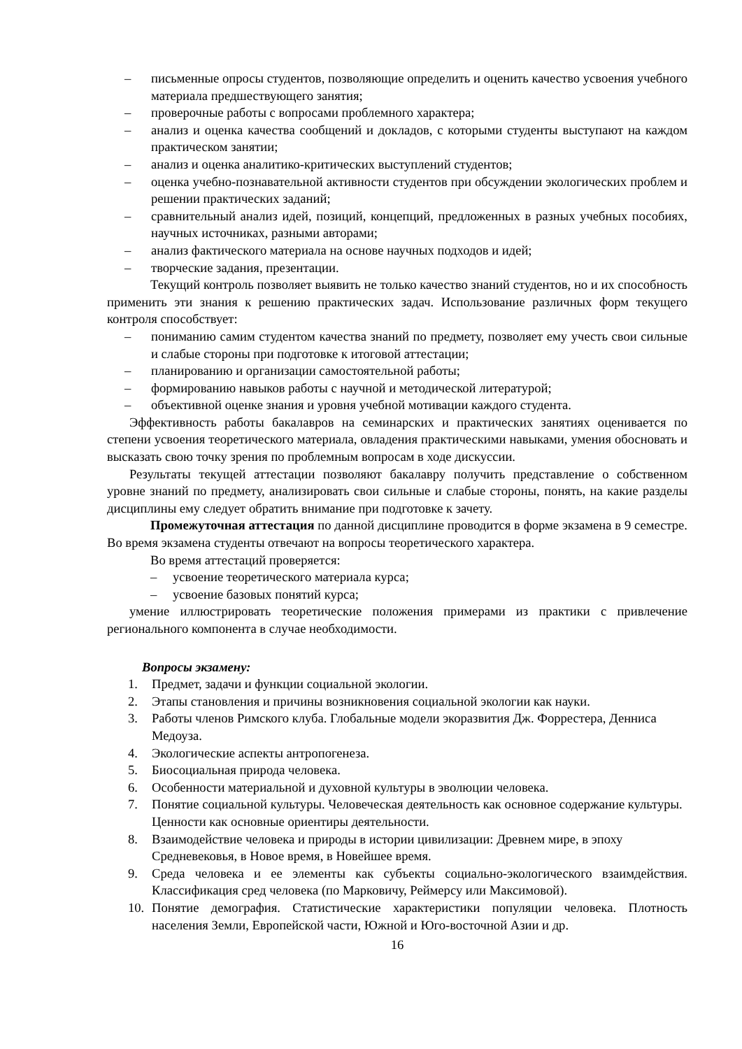– письменные опросы студентов, позволяющие определить и оценить качество усвоения учебного материала предшествующего занятия;
– проверочные работы с вопросами проблемного характера;
– анализ и оценка качества сообщений и докладов, с которыми студенты выступают на каждом практическом занятии;
– анализ и оценка аналитико-критических выступлений студентов;
– оценка учебно-познавательной активности студентов при обсуждении экологических проблем и решении практических заданий;
– сравнительный анализ идей, позиций, концепций, предложенных в разных учебных пособиях, научных источниках, разными авторами;
– анализ фактического материала на основе научных подходов и идей;
– творческие задания, презентации.
Текущий контроль позволяет выявить не только качество знаний студентов, но и их способность применить эти знания к решению практических задач. Использование различных форм текущего контроля способствует:
– пониманию самим студентом качества знаний по предмету, позволяет ему учесть свои сильные и слабые стороны при подготовке к итоговой аттестации;
– планированию и организации самостоятельной работы;
– формированию навыков работы с научной и методической литературой;
– объективной оценке знания и уровня учебной мотивации каждого студента.
Эффективность работы бакалавров на семинарских и практических занятиях оценивается по степени усвоения теоретического материала, овладения практическими навыками, умения обосновать и высказать свою точку зрения по проблемным вопросам в ходе дискуссии.
Результаты текущей аттестации позволяют бакалавру получить представление о собственном уровне знаний по предмету, анализировать свои сильные и слабые стороны, понять, на какие разделы дисциплины ему следует обратить внимание при подготовке к зачету.
Промежуточная аттестация по данной дисциплине проводится в форме экзамена в 9 семестре. Во время экзамена студенты отвечают на вопросы теоретического характера.
Во время аттестаций проверяется:
– усвоение теоретического материала курса;
– усвоение базовых понятий курса;
умение иллюстрировать теоретические положения примерами из практики с привлечение регионального компонента в случае необходимости.
Вопросы экзамену:
1. Предмет, задачи и функции социальной экологии.
2. Этапы становления и причины возникновения социальной экологии как науки.
3. Работы членов Римского клуба. Глобальные модели экоразвития Дж. Форрестера, Денниса Медоуза.
4. Экологические аспекты антропогенеза.
5. Биосоциальная природа человека.
6. Особенности материальной и духовной культуры в эволюции человека.
7. Понятие социальной культуры. Человеческая деятельность как основное содержание культуры. Ценности как основные ориентиры деятельности.
8. Взаимодействие человека и природы в истории цивилизации: Древнем мире, в эпоху Средневековья, в Новое время, в Новейшее время.
9. Среда человека и ее элементы как субъекты социально-экологического взаимдействия. Классификация сред человека (по Марковичу, Реймерсу или Максимовой).
10. Понятие демография. Статистические характеристики популяции человека. Плотность населения Земли, Европейской части, Южной и Юго-восточной Азии и др.
16